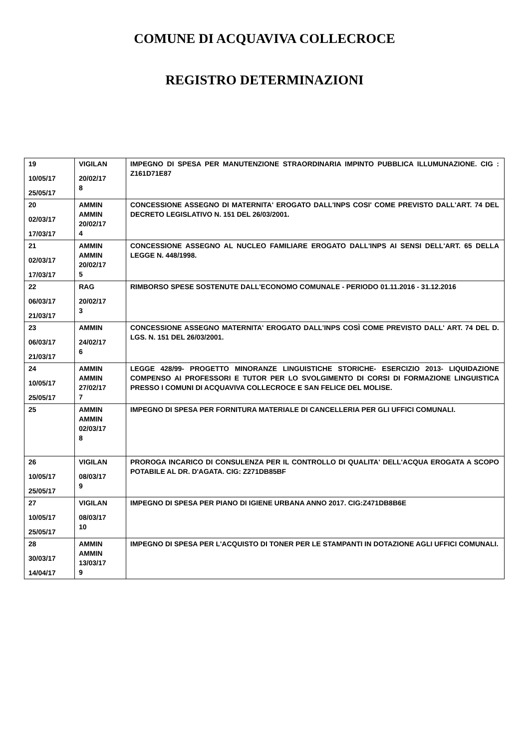COMUNE DI ACQUAVIVA COLLECROCE
REGISTRO DETERMINAZIONI
| 19 10/05/17 25/05/17 | VIGILAN 20/02/17 8 | IMPEGNO DI SPESA PER MANUTENZIONE STRAORDINARIA IMPINTO PUBBLICA ILLUMUNAZIONE. CIG : Z161D71E87 |
| 20 02/03/17 17/03/17 | AMMIN AMMIN 20/02/17 4 | CONCESSIONE ASSEGNO DI MATERNITA' EROGATO DALL'INPS COSI' COME PREVISTO DALL'ART. 74 DEL DECRETO LEGISLATIVO N. 151 DEL 26/03/2001. |
| 21 02/03/17 17/03/17 | AMMIN AMMIN 20/02/17 5 | CONCESSIONE ASSEGNO AL NUCLEO FAMILIARE EROGATO DALL'INPS AI SENSI DELL'ART. 65 DELLA LEGGE N. 448/1998. |
| 22 06/03/17 21/03/17 | RAG 20/02/17 3 | RIMBORSO SPESE SOSTENUTE DALL'ECONOMO COMUNALE - PERIODO 01.11.2016 - 31.12.2016 |
| 23 06/03/17 21/03/17 | AMMIN 24/02/17 6 | CONCESSIONE ASSEGNO MATERNITA' EROGATO DALL'INPS COSÌ COME PREVISTO DALL' ART. 74 DEL D. LGS. N. 151 DEL 26/03/2001. |
| 24 10/05/17 25/05/17 | AMMIN AMMIN 27/02/17 7 | LEGGE 428/99- PROGETTO MINORANZE LINGUISTICHE STORICHE- ESERCIZIO 2013- LIQUIDAZIONE COMPENSO AI PROFESSORI E TUTOR PER LO SVOLGIMENTO DI CORSI DI FORMAZIONE LINGUISTICA PRESSO I COMUNI DI ACQUAVIVA COLLECROCE E SAN FELICE DEL MOLISE. |
| 25 | AMMIN AMMIN 02/03/17 8 | IMPEGNO DI SPESA PER FORNITURA MATERIALE DI CANCELLERIA PER GLI UFFICI COMUNALI. |
| 26 10/05/17 25/05/17 | VIGILAN 08/03/17 9 | PROROGA INCARICO DI CONSULENZA PER IL CONTROLLO DI QUALITA' DELL'ACQUA EROGATA A SCOPO POTABILE AL DR. D'AGATA. CIG: Z271DB85BF |
| 27 10/05/17 25/05/17 | VIGILAN 08/03/17 10 | IMPEGNO DI SPESA PER PIANO DI IGIENE URBANA ANNO 2017. CIG:Z471DB8B6E |
| 28 30/03/17 14/04/17 | AMMIN AMMIN 13/03/17 9 | IMPEGNO DI SPESA PER L'ACQUISTO DI TONER PER LE STAMPANTI IN DOTAZIONE AGLI UFFICI COMUNALI. |